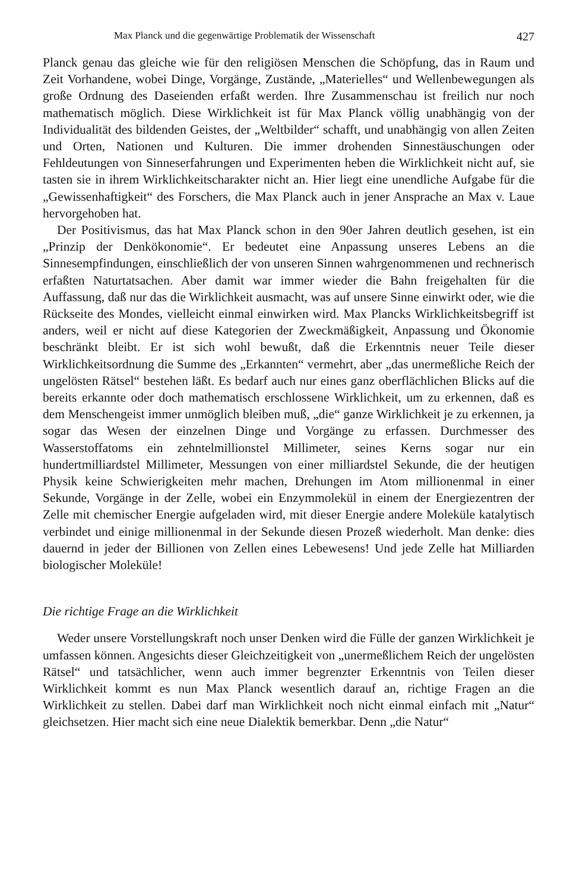Max Planck und die gegenwärtige Problematik der Wissenschaft 427
Planck genau das gleiche wie für den religiösen Menschen die Schöpfung, das in Raum und Zeit Vorhandene, wobei Dinge, Vorgänge, Zustände, „Materielles“ und Wellenbewegungen als große Ordnung des Daseienden erfaßt werden. Ihre Zusammenschau ist freilich nur noch mathematisch möglich. Diese Wirklichkeit ist für Max Planck völlig unabhängig von der Individualität des bildenden Geistes, der „Weltbilder“ schafft, und unabhängig von allen Zeiten und Orten, Nationen und Kulturen. Die immer drohenden Sinnestäuschungen oder Fehldeutungen von Sinneserfahrungen und Experimenten heben die Wirklichkeit nicht auf, sie tasten sie in ihrem Wirklichkeitscharakter nicht an. Hier liegt eine unendliche Aufgabe für die „Gewissenhaftigkeit“ des Forschers, die Max Planck auch in jener Ansprache an Max v. Laue hervorgehoben hat.
Der Positivismus, das hat Max Planck schon in den 90er Jahren deutlich gesehen, ist ein „Prinzip der Denkökonomie“. Er bedeutet eine Anpassung unseres Lebens an die Sinnesempfindungen, einschließlich der von unseren Sinnen wahrgenommenen und rechnerisch erfaßten Naturtatsachen. Aber damit war immer wieder die Bahn freigehalten für die Auffassung, daß nur das die Wirklichkeit ausmacht, was auf unsere Sinne einwirkt oder, wie die Rückseite des Mondes, vielleicht einmal einwirken wird. Max Plancks Wirklichkeitsbegriff ist anders, weil er nicht auf diese Kategorien der Zweckmäßigkeit, Anpassung und Ökonomie beschränkt bleibt. Er ist sich wohl bewußt, daß die Erkenntnis neuer Teile dieser Wirklichkeitsordnung die Summe des „Erkannten“ vermehrt, aber „das unermeßliche Reich der ungelösten Rätsel“ bestehen läßt. Es bedarf auch nur eines ganz oberflächlichen Blicks auf die bereits erkannte oder doch mathematisch erschlossene Wirklichkeit, um zu erkennen, daß es dem Menschengeist immer unmöglich bleiben muß, „die“ ganze Wirklichkeit je zu erkennen, ja sogar das Wesen der einzelnen Dinge und Vorgänge zu erfassen. Durchmesser des Wasserstoffatoms ein zehntelmillionstel Millimeter, seines Kerns sogar nur ein hundertmilliardstel Millimeter, Messungen von einer milliardstel Sekunde, die der heutigen Physik keine Schwierigkeiten mehr machen, Drehungen im Atom millionenmal in einer Sekunde, Vorgänge in der Zelle, wobei ein Enzymmolekül in einem der Energiezentren der Zelle mit chemischer Energie aufgeladen wird, mit dieser Energie andere Moleküle katalytisch verbindet und einige millionenmal in der Sekunde diesen Prozeß wiederholt. Man denke: dies dauernd in jeder der Billionen von Zellen eines Lebewesens! Und jede Zelle hat Milliarden biologischer Moleküle!
Die richtige Frage an die Wirklichkeit
Weder unsere Vorstellungskraft noch unser Denken wird die Fülle der ganzen Wirklichkeit je umfassen können. Angesichts dieser Gleichzeitigkeit von „unermeßlichem Reich der ungelösten Rätsel“ und tatsächlicher, wenn auch immer begrenzter Erkenntnis von Teilen dieser Wirklichkeit kommt es nun Max Planck wesentlich darauf an, richtige Fragen an die Wirklichkeit zu stellen. Dabei darf man Wirklichkeit noch nicht einmal einfach mit „Natur“ gleichsetzen. Hier macht sich eine neue Dialektik bemerkbar. Denn „die Natur“